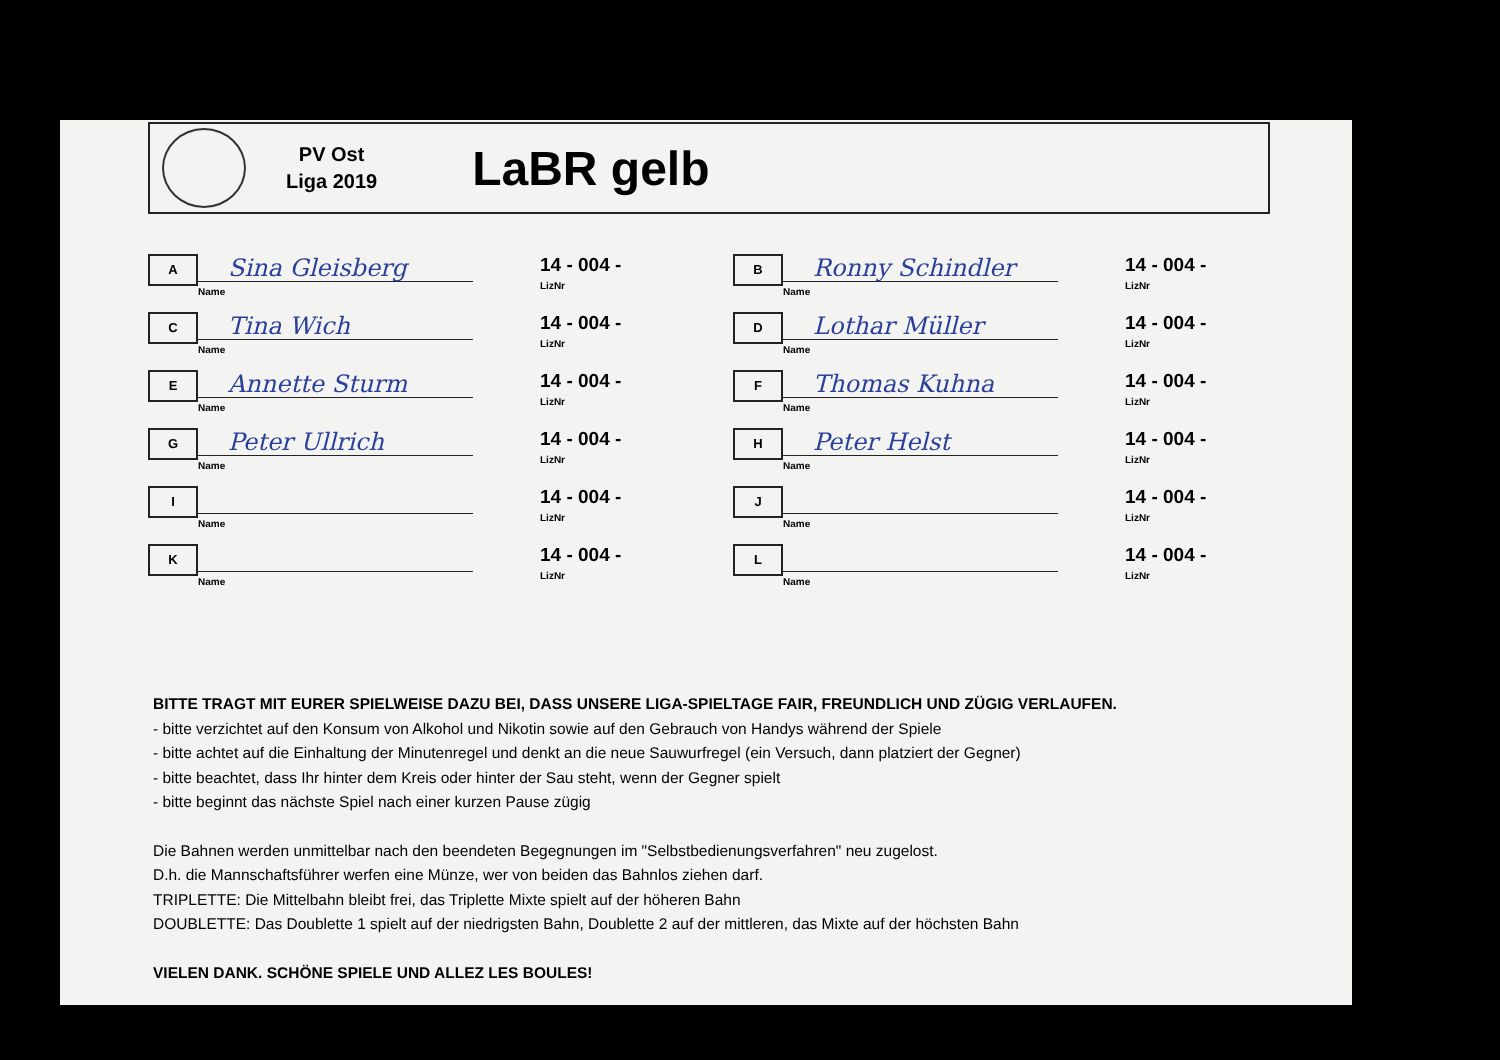PV Ost
Liga 2019
LaBR gelb
A
Sina Gleisberg
Name
14 - 004 -
LizNr
C
Tina Wich
Name
14 - 004 -
LizNr
E
Annette Sturm
Name
14 - 004 -
LizNr
G
Peter Ullrich
Name
14 - 004 -
LizNr
I
Name
14 - 004 -
LizNr
K
Name
14 - 004 -
LizNr
B
Ronny Schindler
Name
14 - 004 -
LizNr
D
Lothar Müller
Name
14 - 004 -
LizNr
F
Thomas Kuhna
Name
14 - 004 -
LizNr
H
Peter Helst
Name
14 - 004 -
LizNr
J
Name
14 - 004 -
LizNr
L
Name
14 - 004 -
LizNr
BITTE TRAGT MIT EURER SPIELWEISE DAZU BEI, DASS UNSERE LIGA-SPIELTAGE FAIR, FREUNDLICH UND ZÜGIG VERLAUFEN.
- bitte verzichtet auf den Konsum von Alkohol und Nikotin sowie auf den Gebrauch von Handys während der Spiele
- bitte achtet auf die Einhaltung der Minutenregel und denkt an die neue Sauwurfregel (ein Versuch, dann platziert der Gegner)
- bitte beachtet, dass Ihr hinter dem Kreis oder hinter der Sau steht, wenn der Gegner spielt
- bitte beginnt das nächste Spiel nach einer kurzen Pause zügig
Die Bahnen werden unmittelbar nach den beendeten Begegnungen im "Selbstbedienungsverfahren" neu zugelost.
D.h. die Mannschaftsführer werfen eine Münze, wer von beiden das Bahnlos ziehen darf.
TRIPLETTE: Die Mittelbahn bleibt frei, das Triplette Mixte spielt auf der höheren Bahn
DOUBLETTE: Das Doublette 1 spielt auf der niedrigsten Bahn, Doublette 2 auf der mittleren, das Mixte auf der höchsten Bahn
VIELEN DANK. SCHÖNE SPIELE UND ALLEZ LES BOULES!